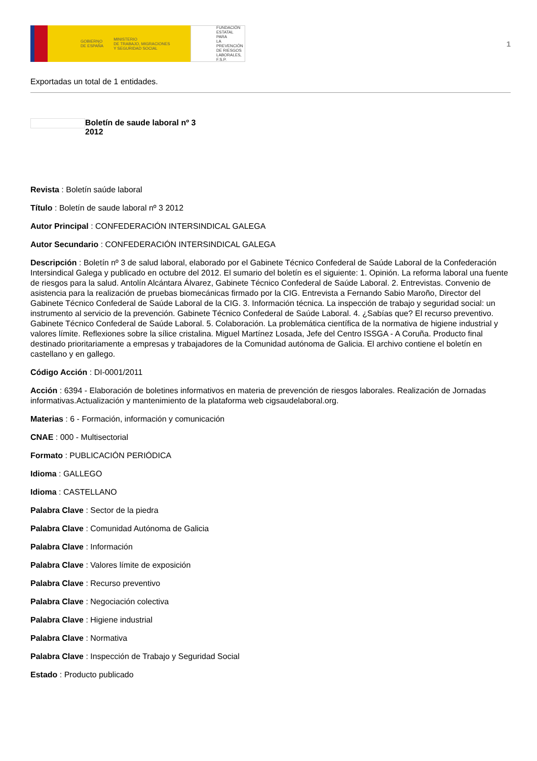GOBIERNO
DE ESPAÑA MINISTERIO
DE TRABAJO, MIGRACIONES
Y SEGURIDAD SOCIAL
FUNDACIÓN
ESTATAL PARA
LA PREVENCIÓN
DE RIESGOS
LABORALES, F.S.P.
1
Exportadas un total de 1 entidades.
Boletín de saude laboral nº 3
2012
Revista : Boletín saúde laboral
Título : Boletín de saude laboral nº 3 2012
Autor Principal : CONFEDERACIÓN INTERSINDICAL GALEGA
Autor Secundario : CONFEDERACIÓN INTERSINDICAL GALEGA
Descripción : Boletín nº 3 de salud laboral, elaborado por el Gabinete Técnico Confederal de Saúde Laboral de la Confederación Intersindical Galega y publicado en octubre del 2012. El sumario del boletín es el siguiente: 1. Opinión. La reforma laboral una fuente de riesgos para la salud. Antolín Alcántara Álvarez, Gabinete Técnico Confederal de Saúde Laboral. 2. Entrevistas. Convenio de asistencia para la realización de pruebas biomecánicas firmado por la CIG. Entrevista a Fernando Sabio Maroño, Director del Gabinete Técnico Confederal de Saúde Laboral de la CIG. 3. Información técnica. La inspección de trabajo y seguridad social: un instrumento al servicio de la prevención. Gabinete Técnico Confederal de Saúde Laboral. 4. ¿Sabías que? El recurso preventivo. Gabinete Técnico Confederal de Saúde Laboral. 5. Colaboración. La problemática científica de la normativa de higiene industrial y valores límite. Reflexiones sobre la sílice cristalina. Miguel Martínez Losada, Jefe del Centro ISSGA - A Coruña. Producto final destinado prioritariamente a empresas y trabajadores de la Comunidad autónoma de Galicia. El archivo contiene el boletín en castellano y en gallego.
Código Acción : DI-0001/2011
Acción : 6394 - Elaboración de boletines informativos en materia de prevención de riesgos laborales. Realización de Jornadas informativas.Actualización y mantenimiento de la plataforma web cigsaudelaboral.org.
Materias : 6 - Formación, información y comunicación
CNAE : 000 - Multisectorial
Formato : PUBLICACIÓN PERIÓDICA
Idioma : GALLEGO
Idioma : CASTELLANO
Palabra Clave : Sector de la piedra
Palabra Clave : Comunidad Autónoma de Galicia
Palabra Clave : Información
Palabra Clave : Valores límite de exposición
Palabra Clave : Recurso preventivo
Palabra Clave : Negociación colectiva
Palabra Clave : Higiene industrial
Palabra Clave : Normativa
Palabra Clave : Inspección de Trabajo y Seguridad Social
Estado : Producto publicado